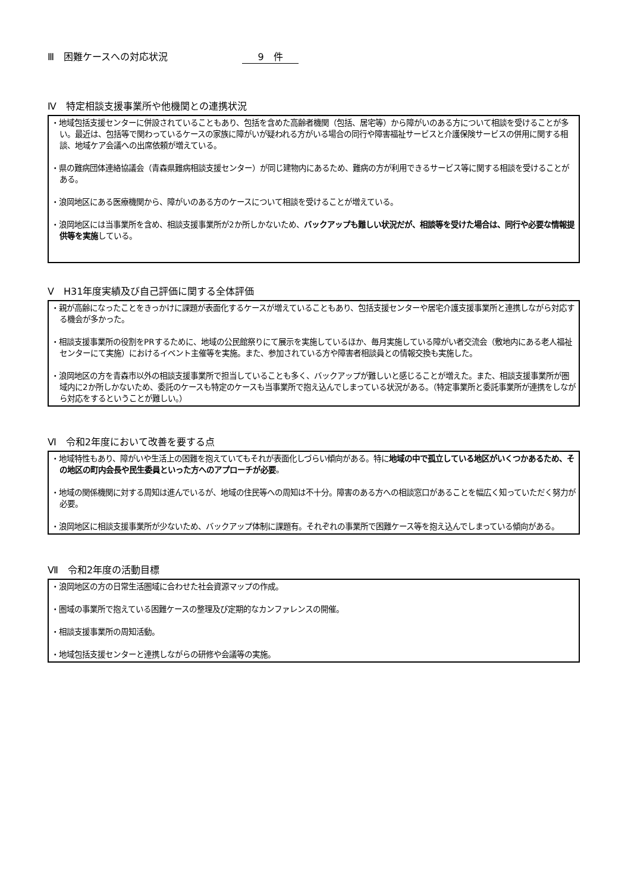Ⅲ　困難ケースへの対応状況 9　件
Ⅳ　特定相談支援事業所や他機関との連携状況
・地域包括支援センターに併設されていることもあり、包括を含めた高齢者機関（包括、居宅等）から障がいのある方について相談を受けることが多い。最近は、包括等で関わっているケースの家族に障がいが疑われる方がいる場合の同行や障害福祉サービスと介護保険サービスの併用に関する相談、地域ケア会議への出席依頼が増えている。
・県の難病団体連絡協議会（青森県難病相談支援センター）が同じ建物内にあるため、難病の方が利用できるサービス等に関する相談を受けることがある。
・浪岡地区にある医療機関から、障がいのある方のケースについて相談を受けることが増えている。
・浪岡地区には当事業所を含め、相談支援事業所が2か所しかないため、バックアップも難しい状況だが、相談等を受けた場合は、同行や必要な情報提供等を実施している。
Ⅴ　H31年度実績及び自己評価に関する全体評価
・親が高齢になったことをきっかけに課題が表面化するケースが増えていることもあり、包括支援センターや居宅介護支援事業所と連携しながら対応する機会が多かった。
・相談支援事業所の役割をPRするために、地域の公民館祭りにて展示を実施しているほか、毎月実施している障がい者交流会（敷地内にある老人福祉センターにて実施）におけるイベント主催等を実施。また、参加されている方や障害者相談員との情報交換も実施した。
・浪岡地区の方を青森市以外の相談支援事業所で担当していることも多く、バックアップが難しいと感じることが増えた。また、相談支援事業所が圏域内に2か所しかないため、委託のケースも特定のケースも当事業所で抱え込んでしまっている状況がある。（特定事業所と委託事業所が連携をしながら対応をするということが難しい。）
Ⅵ　令和2年度において改善を要する点
・地域特性もあり、障がいや生活上の困難を抱えていてもそれが表面化しづらい傾向がある。特に地域の中で孤立している地区がいくつかあるため、その地区の町内会長や民生委員といった方へのアプローチが必要。
・地域の関係機関に対する周知は進んでいるが、地域の住民等への周知は不十分。障害のある方への相談窓口があることを幅広く知っていただく努力が必要。
・浪岡地区に相談支援事業所が少ないため、バックアップ体制に課題有。それぞれの事業所で困難ケース等を抱え込んでしまっている傾向がある。
Ⅶ　令和2年度の活動目標
・浪岡地区の方の日常生活圏域に合わせた社会資源マップの作成。
・圏域の事業所で抱えている困難ケースの整理及び定期的なカンファレンスの開催。
・相談支援事業所の周知活動。
・地域包括支援センターと連携しながらの研修や会議等の実施。